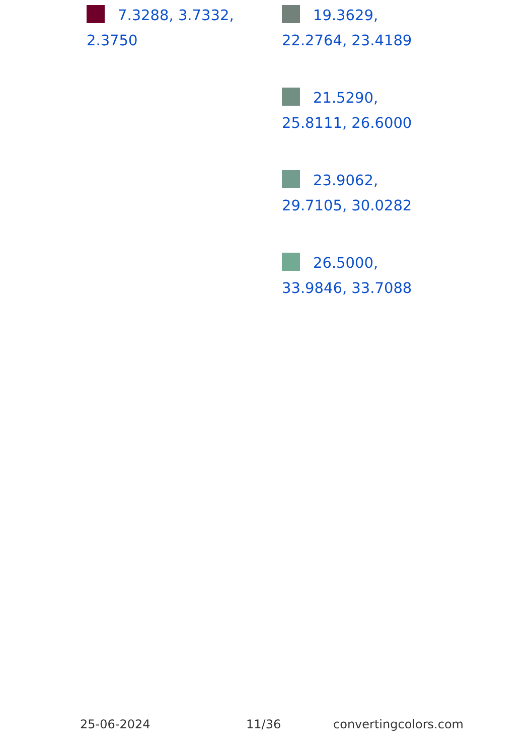7.3288, 3.7332, 2.3750 19.3629, 22.2764, 23.4189
21.5290, 25.8111, 26.6000
23.9062, 29.7105, 30.0282
26.5000, 33.9846, 33.7088
25-06-2024 11/36 convertingcolors.com